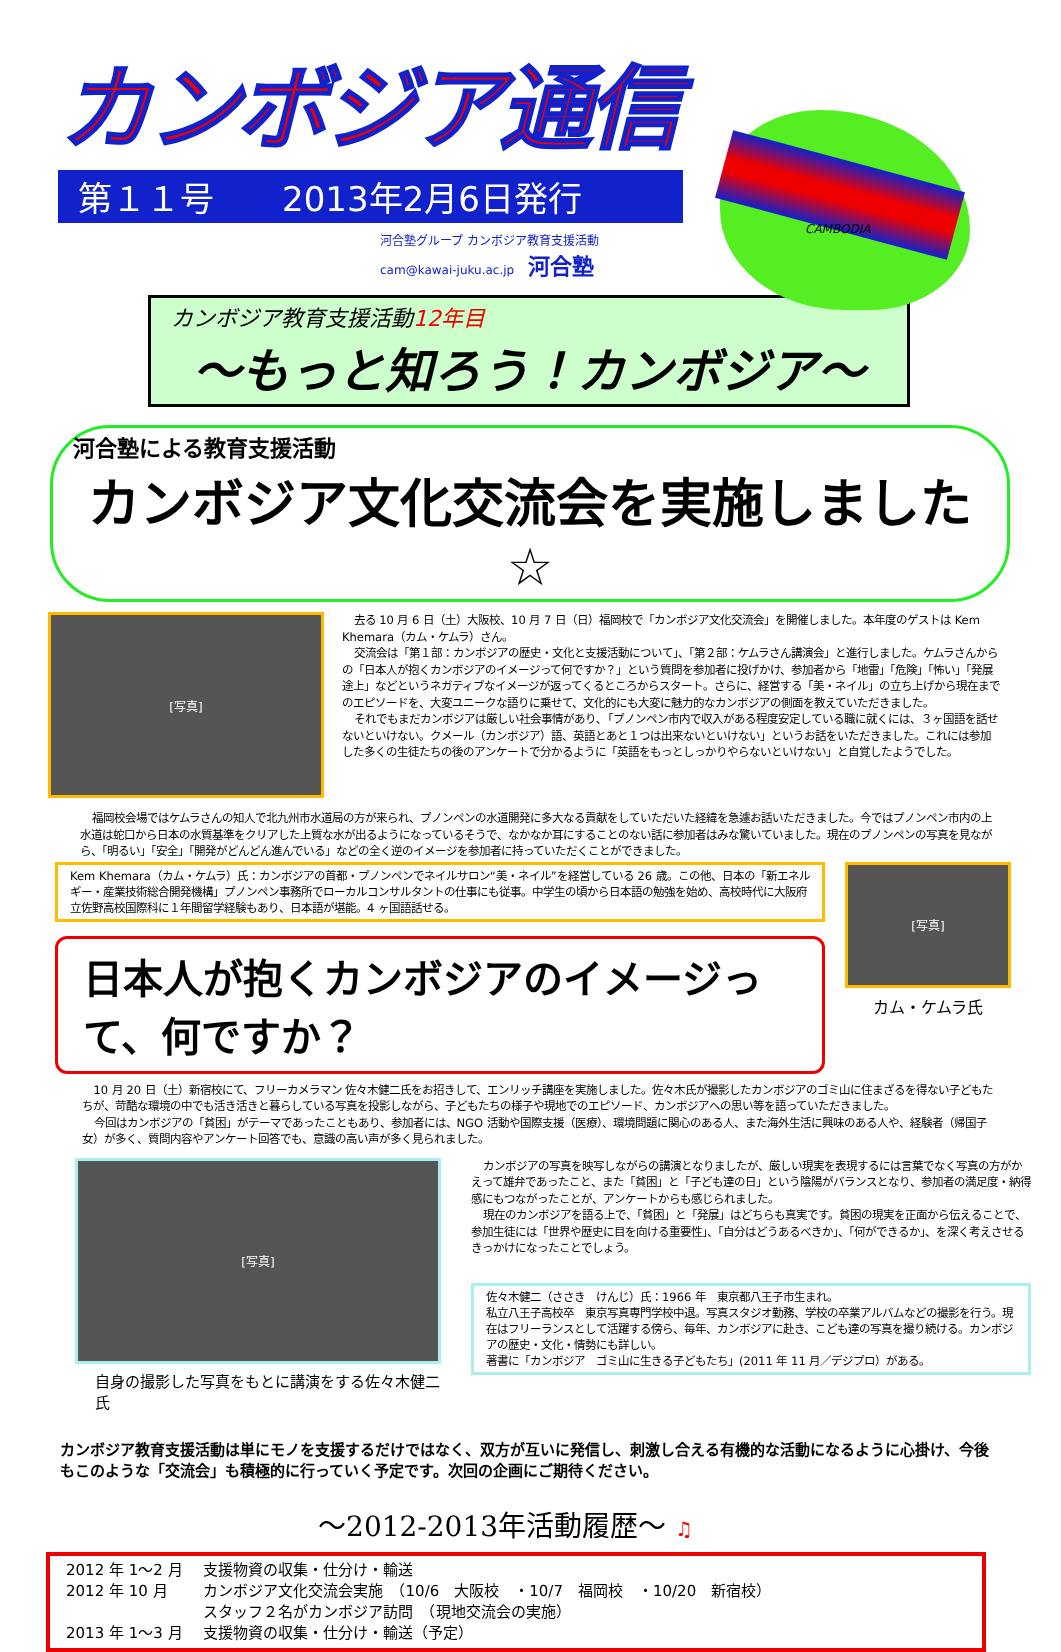CAMBODIA
カンボジア通信
第１１号　　2013年2月6日発行
河合塾グループ カンボジア教育支援活動
cam@kawai-juku.ac.jp 河合塾
カンボジア教育支援活動12年目
～もっと知ろう！カンボジア～
河合塾による教育支援活動
カンボジア文化交流会を実施しました☆
[写真]
去る 10 月 6 日（土）大阪校、10 月 7 日（日）福岡校で「カンボジア文化交流会」を開催しました。本年度のゲストは Kem Khemara（カム・ケムラ）さん。
交流会は「第１部：カンボジアの歴史・文化と支援活動について」、「第２部：ケムラさん講演会」と進行しました。ケムラさんからの「日本人が抱くカンボジアのイメージって何ですか？」という質問を参加者に投げかけ、参加者から「地雷」「危険」「怖い」「発展途上」などというネガティブなイメージが返ってくるところからスタート。さらに、経営する「美・ネイル」の立ち上げから現在までのエピソードを、大変ユニークな語りに乗せて、文化的にも大変に魅力的なカンボジアの側面を教えていただきました。
それでもまだカンボジアは厳しい社会事情があり､「プノンペン市内で収入がある程度安定している職に就くには、３ヶ国語を話せないといけない。クメール（カンボジア）語、英語とあと１つは出来ないといけない」というお話をいただきました。これには参加した多くの生徒たちの後のアンケートで分かるように「英語をもっとしっかりやらないといけない」と自覚したようでした。
福岡校会場ではケムラさんの知人で北九州市水道局の方が来られ、プノンペンの水道開発に多大なる貢献をしていただいた経緯を急遽お話いただきました。今ではプノンペン市内の上水道は蛇口から日本の水質基準をクリアした上質な水が出るようになっているそうで、なかなか耳にすることのない話に参加者はみな驚いていました。現在のプノンペンの写真を見ながら、「明るい」「安全」「開発がどんどん進んでいる」などの全く逆のイメージを参加者に持っていただくことができました。
Kem Khemara（カム・ケムラ）氏：カンボジアの首都・プノンペンでネイルサロン“美・ネイル”を経営している 26 歳。この他、日本の「新エネルギー・産業技術総合開発機構」プノンペン事務所でローカルコンサルタントの仕事にも従事。中学生の頃から日本語の勉強を始め、高校時代に大阪府立佐野高校国際科に１年間留学経験もあり、日本語が堪能。4 ヶ国語話せる。
日本人が抱くカンボジアのイメージって、何ですか？
[写真]
カム・ケムラ氏
10 月 20 日（土）新宿校にて、フリーカメラマン 佐々木健二氏をお招きして、エンリッチ講座を実施しました。佐々木氏が撮影したカンボジアのゴミ山に住まざるを得ない子どもたちが、苛酷な環境の中でも活き活きと暮らしている写真を投影しながら、子どもたちの様子や現地でのエピソード、カンボジアへの思い等を語っていただきました。
今回はカンボジアの「貧困」がテーマであったこともあり、参加者には、NGO 活動や国際支援（医療）、環境問題に関心のある人、また海外生活に興味のある人や、経験者（帰国子女）が多く、質問内容やアンケート回答でも、意識の高い声が多く見られました。
[写真]
自身の撮影した写真をもとに講演をする佐々木健二氏
カンボジアの写真を映写しながらの講演となりましたが、厳しい現実を表現するには言葉でなく写真の方がかえって雄弁であったこと、また「貧困」と「子ども達の日」という陰陽がバランスとなり、参加者の満足度・納得感にもつながったことが、アンケートからも感じられました。
現在のカンボジアを語る上で、「貧困」と「発展」はどちらも真実です。貧困の現実を正面から伝えることで、参加生徒には「世界や歴史に目を向ける重要性」、「自分はどうあるべきか」、「何ができるか」、を深く考えさせるきっかけになったことでしょう。
佐々木健二（ささき　けんじ）氏：1966 年　東京都八王子市生まれ。
私立八王子高校卒　東京写真専門学校中退。写真スタジオ勤務、学校の卒業アルバムなどの撮影を行う。現在はフリーランスとして活躍する傍ら、毎年、カンボジアに赴き、こども達の写真を撮り続ける。カンボジアの歴史・文化・情勢にも詳しい。
著書に「カンボジア　ゴミ山に生きる子どもたち」(2011 年 11 月／デジプロ）がある。
カンボジア教育支援活動は単にモノを支援するだけではなく、双方が互いに発信し、刺激し合える有機的な活動になるように心掛け、今後もこのような「交流会」も積極的に行っていく予定です。次回の企画にご期待ください。
～2012-2013年活動履歴～ ♫
| 2012 年 1～2 月 | 支援物資の収集・仕分け・輸送 |
| 2012 年 10 月 | カンボジア文化交流会実施 （10/6 大阪校 ・10/7 福岡校 ・10/20 新宿校） |
| | スタッフ２名がカンボジア訪問 （現地交流会の実施） |
| 2013 年 1～3 月 | 支援物資の収集・仕分け・輸送（予定） |